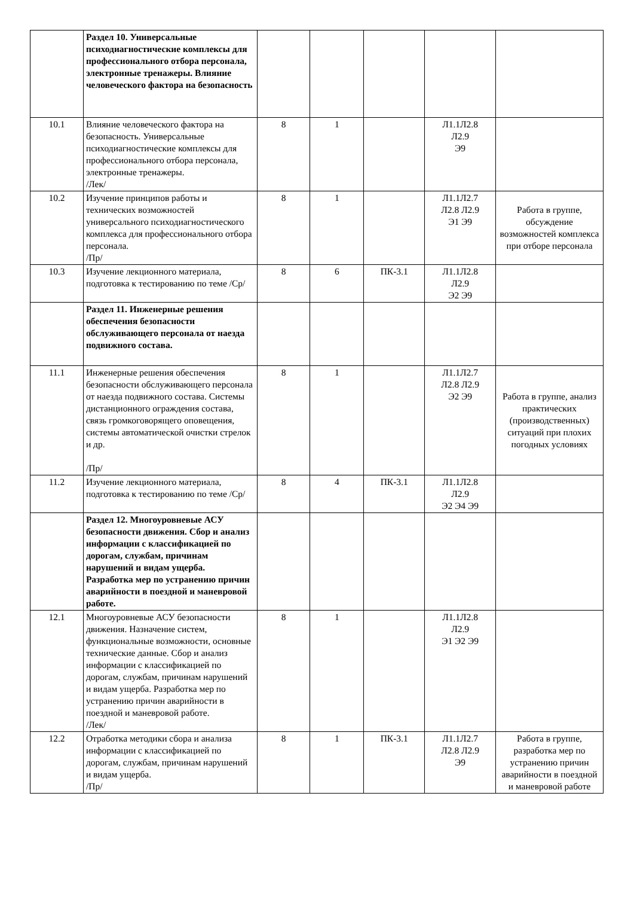| | Раздел 10. Универсальные психодиагностические комплексы для профессионального отбора персонала, электронные тренажеры. Влияние человеческого фактора на безопасность | | | | | |
| 10.1 | Влияние человеческого фактора на безопасность. Универсальные психодиагностические комплексы для профессионального отбора персонала, электронные тренажеры. /Лек/ | 8 | 1 | | Л1.1Л2.8 Л2.9 Э9 | |
| 10.2 | Изучение принципов работы и технических возможностей универсального психодиагностического комплекса для профессионального отбора персонала. /Пр/ | 8 | 1 | | Л1.1Л2.7 Л2.8 Л2.9 Э1 Э9 | Работа в группе, обсуждение возможностей комплекса при отборе персонала |
| 10.3 | Изучение лекционного материала, подготовка к тестированию по теме /Ср/ | 8 | 6 | ПК-3.1 | Л1.1Л2.8 Л2.9 Э2 Э9 | |
| | Раздел 11. Инженерные решения обеспечения безопасности обслуживающего персонала от наезда подвижного состава. | | | | | |
| 11.1 | Инженерные решения обеспечения безопасности обслуживающего персонала от наезда подвижного состава. Системы дистанционного ограждения состава, связь громкоговорящего оповещения, системы автоматической очистки стрелок и др. /Пр/ | 8 | 1 | | Л1.1Л2.7 Л2.8 Л2.9 Э2 Э9 | Работа в группе, анализ практических (производственных) ситуаций при плохих погодных условиях |
| 11.2 | Изучение лекционного материала, подготовка к тестированию по теме /Ср/ | 8 | 4 | ПК-3.1 | Л1.1Л2.8 Л2.9 Э2 Э4 Э9 | |
| | Раздел 12. Многоуровневые АСУ безопасности движения. Сбор и анализ информации с классификацией по дорогам, службам, причинам нарушений и видам ущерба. Разработка мер по устранению причин аварийности в поездной и маневровой работе. | | | | | |
| 12.1 | Многоуровневые АСУ безопасности движения. Назначение систем, функциональные возможности, основные технические данные. Сбор и анализ информации с классификацией по дорогам, службам, причинам нарушений и видам ущерба. Разработка мер по устранению причин аварийности в поездной и маневровой работе. /Лек/ | 8 | 1 | | Л1.1Л2.8 Л2.9 Э1 Э2 Э9 | |
| 12.2 | Отработка методики сбора и анализа информации с классификацией по дорогам, службам, причинам нарушений и видам ущерба. /Пр/ | 8 | 1 | ПК-3.1 | Л1.1Л2.7 Л2.8 Л2.9 Э9 | Работа в группе, разработка мер по устранению причин аварийности в поездной и маневровой работе |